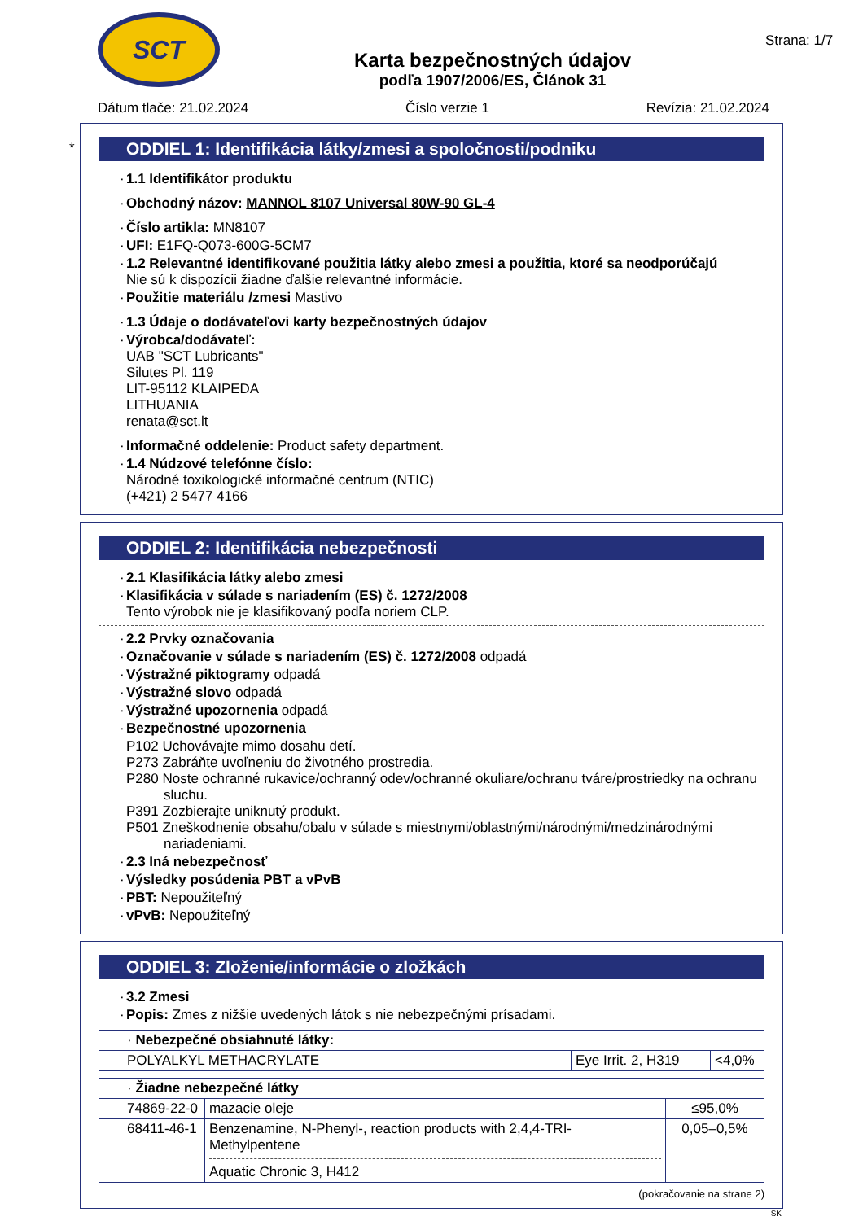SCT
Karta bezpečnostných údajov
podľa 1907/2006/ES, Článok 31
Strana: 1/7
Dátum tlače: 21.02.2024 Číslo verzie 1 Revízia: 21.02.2024
*
ODDIEL 1: Identifikácia látky/zmesi a spoločnosti/podniku
· 1.1 Identifikátor produktu
· Obchodný názov: MANNOL 8107 Universal 80W-90 GL-4
· Číslo artikla: MN8107
· UFI: E1FQ-Q073-600G-5CM7
· 1.2 Relevantné identifikované použitia látky alebo zmesi a použitia, ktoré sa neodporúčajú
Nie sú k dispozícii žiadne ďalšie relevantné informácie.
· Použitie materiálu /zmesi Mastivo
· 1.3 Údaje o dodávateľovi karty bezpečnostných údajov
· Výrobca/dodávateľ:
UAB "SCT Lubricants"
Silutes Pl. 119
LIT-95112 KLAIPEDA
LITHUANIA
renata@sct.lt
· Informačné oddelenie: Product safety department.
· 1.4 Núdzové telefónne číslo:
Národné toxikologické informačné centrum (NTIC)
(+421) 2 5477 4166
ODDIEL 2: Identifikácia nebezpečnosti
· 2.1 Klasifikácia látky alebo zmesi
· Klasifikácia v súlade s nariadením (ES) č. 1272/2008
Tento výrobok nie je klasifikovaný podľa noriem CLP.
· 2.2 Prvky označovania
· Označovanie v súlade s nariadením (ES) č. 1272/2008 odpadá
· Výstražné piktogramy odpadá
· Výstražné slovo odpadá
· Výstražné upozornenia odpadá
· Bezpečnostné upozornenia
P102 Uchovávajte mimo dosahu detí.
P273 Zabráňte uvoľneniu do životného prostredia.
P280 Noste ochranné rukavice/ochranný odev/ochranné okuliare/ochranu tváre/prostriedky na ochranu sluchu.
P391 Zozbierajte uniknutý produkt.
P501 Zneškodnenie obsahu/obalu v súlade s miestnymi/oblastnými/národnými/medzinárodnými nariadeniami.
· 2.3 Iná nebezpečnosť
· Výsledky posúdenia PBT a vPvB
· PBT: Nepoužiteľný
· vPvB: Nepoužiteľný
ODDIEL 3: Zloženie/informácie o zložkách
· 3.2 Zmesi
· Popis: Zmes z nižšie uvedených látok s nie nebezpečnými prísadami.
| · Nebezpečné obsiahnuté látky: | | |
| POLYALKYL METHACRYLATE | Eye Irrit. 2, H319 | <4,0% |
| · Žiadne nebezpečné látky | | |
| 74869-22-0 | mazacie oleje | ≤95,0% |
| 68411-46-1 | Benzenamine, N-Phenyl-, reaction products with 2,4,4-TRI-Methylpentene Aquatic Chronic 3, H412 | 0,05–0,5% |
(pokračovanie na strane 2)
SK